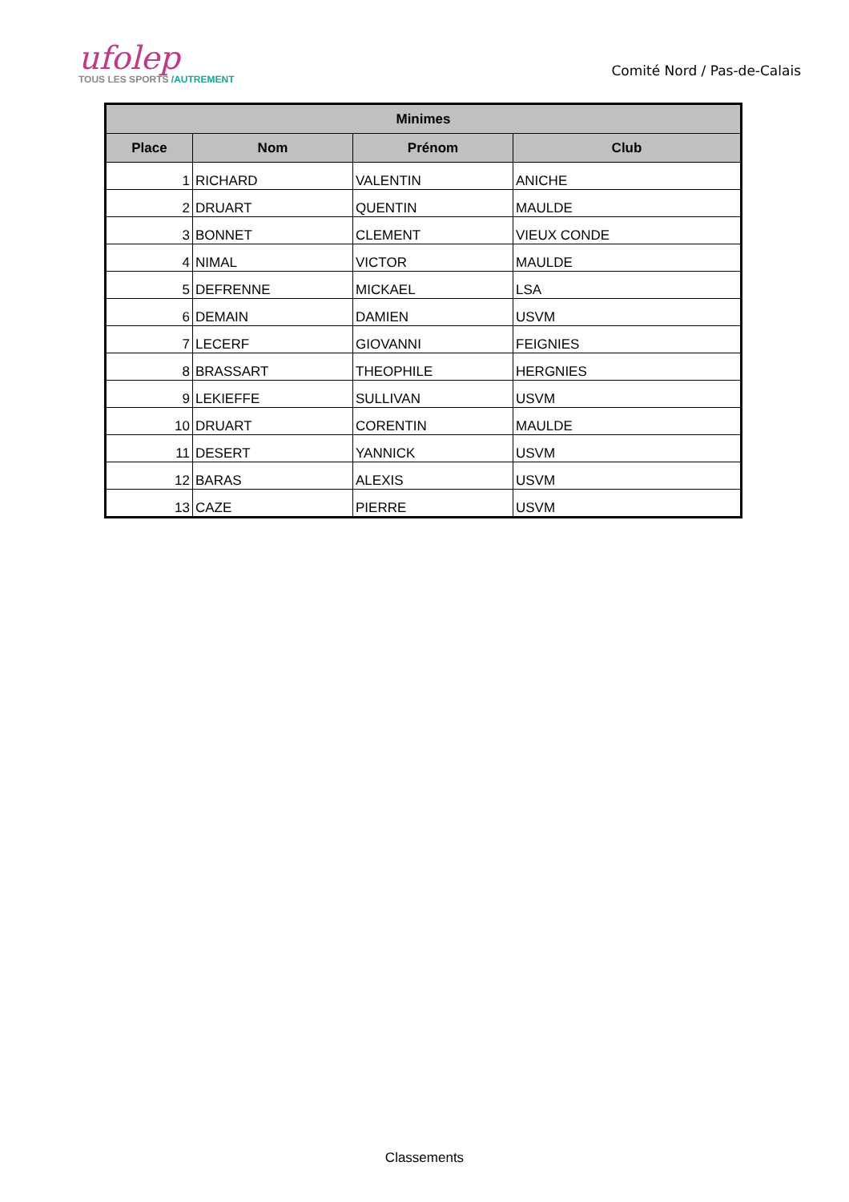ufolep
TOUS LES SPORTS /AUTREMENT
Comité Nord / Pas-de-Calais
| Minimes | | | |
| --- | --- | --- | --- |
| Place | Nom | Prénom | Club |
| 1 | RICHARD | VALENTIN | ANICHE |
| 2 | DRUART | QUENTIN | MAULDE |
| 3 | BONNET | CLEMENT | VIEUX CONDE |
| 4 | NIMAL | VICTOR | MAULDE |
| 5 | DEFRENNE | MICKAEL | LSA |
| 6 | DEMAIN | DAMIEN | USVM |
| 7 | LECERF | GIOVANNI | FEIGNIES |
| 8 | BRASSART | THEOPHILE | HERGNIES |
| 9 | LEKIEFFE | SULLIVAN | USVM |
| 10 | DRUART | CORENTIN | MAULDE |
| 11 | DESERT | YANNICK | USVM |
| 12 | BARAS | ALEXIS | USVM |
| 13 | CAZE | PIERRE | USVM |
Classements